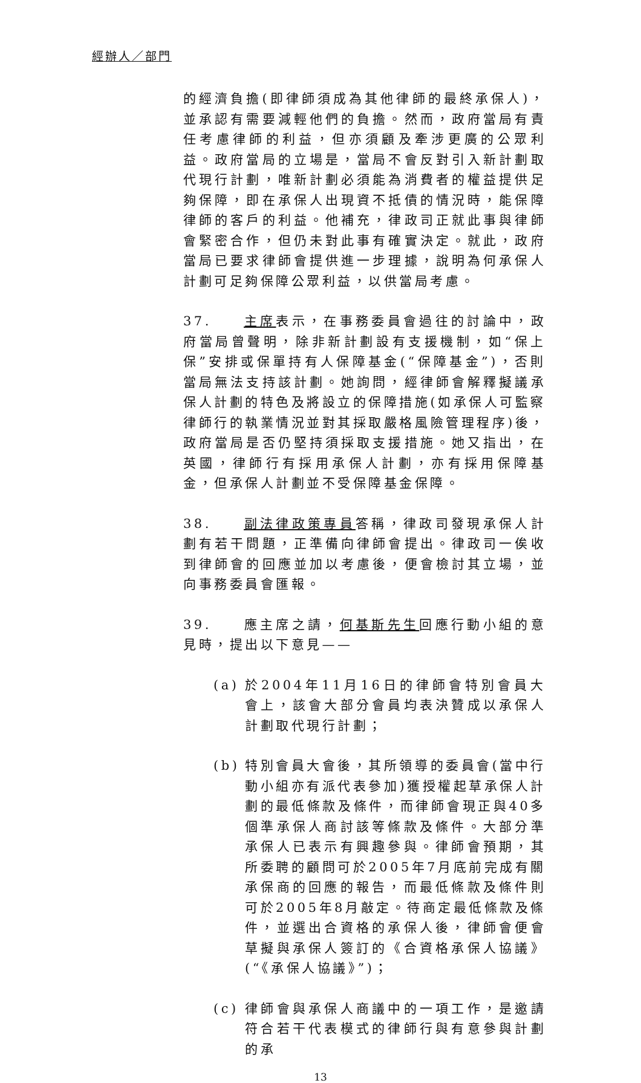經辦人／部門
的經濟負擔(即律師須成為其他律師的最終承保人)，並承認有需要減輕他們的負擔。然而，政府當局有責任考慮律師的利益，但亦須顧及牽涉更廣的公眾利益。政府當局的立場是，當局不會反對引入新計劃取代現行計劃，唯新計劃必須能為消費者的權益提供足夠保障，即在承保人出現資不抵債的情況時，能保障律師的客戶的利益。他補充，律政司正就此事與律師會緊密合作，但仍未對此事有確實決定。就此，政府當局已要求律師會提供進一步理據，說明為何承保人計劃可足夠保障公眾利益，以供當局考慮。
37. 主席表示，在事務委員會過往的討論中，政府當局曾聲明，除非新計劃設有支援機制，如“保上保”安排或保單持有人保障基金(“保障基金”)，否則當局無法支持該計劃。她詢問，經律師會解釋擬議承保人計劃的特色及將設立的保障措施(如承保人可監察律師行的執業情況並對其採取嚴格風險管理程序)後，政府當局是否仍堅持須採取支援措施。她又指出，在英國，律師行有採用承保人計劃，亦有採用保障基金，但承保人計劃並不受保障基金保障。
38. 副法律政策專員答稱，律政司發現承保人計劃有若干問題，正準備向律師會提出。律政司一俟收到律師會的回應並加以考慮後，便會檢討其立場，並向事務委員會匯報。
39. 應主席之請，何基斯先生回應行動小組的意見時，提出以下意見——
(a) 於2004年11月16日的律師會特別會員大會上，該會大部分會員均表決贊成以承保人計劃取代現行計劃；
(b) 特別會員大會後，其所領導的委員會(當中行動小組亦有派代表參加)獲授權起草承保人計劃的最低條款及條件，而律師會現正與40多個準承保人商討該等條款及條件。大部分準承保人已表示有興趣參與。律師會預期，其所委聘的顧問可於2005年7月底前完成有關承保商的回應的報告，而最低條款及條件則可於2005年8月敲定。待商定最低條款及條件，並選出合資格的承保人後，律師會便會草擬與承保人簽訂的《合資格承保人協議》(“《承保人協議》”)；
(c) 律師會與承保人商議中的一項工作，是邀請符合若干代表模式的律師行與有意參與計劃的承
13